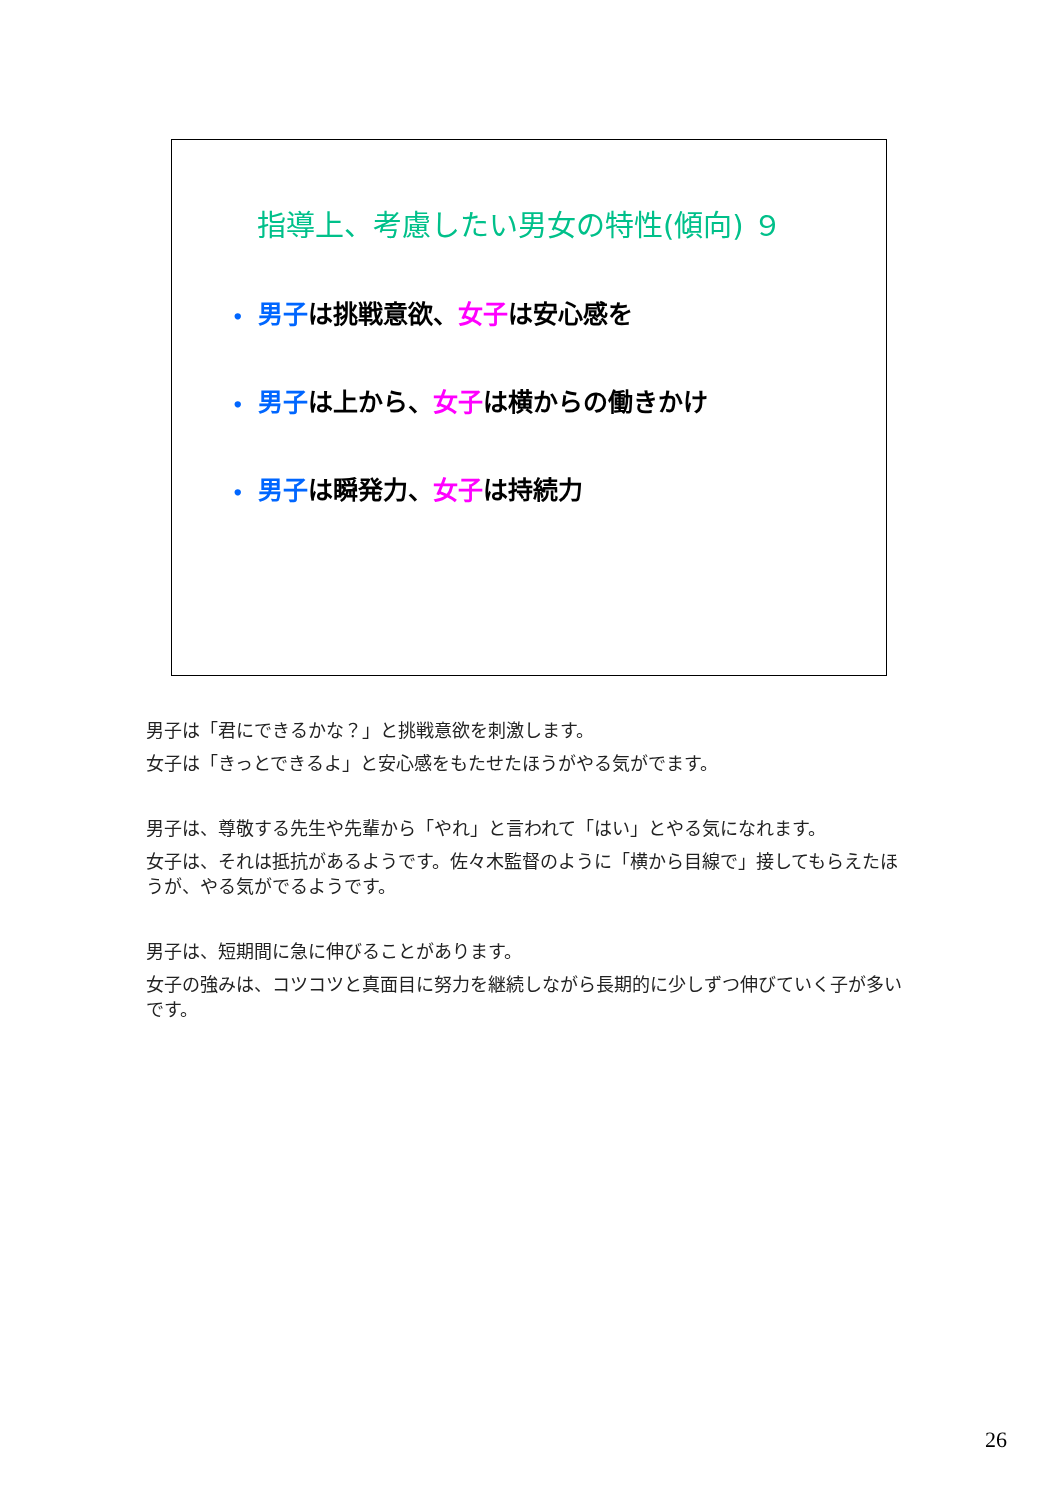指導上、考慮したい男女の特性(傾向) ９
• 男子は挑戦意欲、女子は安心感を
• 男子は上から、女子は横からの働きかけ
• 男子は瞬発力、女子は持続力
男子は「君にできるかな？」と挑戦意欲を刺激します。
女子は「きっとできるよ」と安心感をもたせたほうがやる気がでます。
男子は、尊敬する先生や先輩から「やれ」と言われて「はい」とやる気になれます。
女子は、それは抵抗があるようです。佐々木監督のように「横から目線で」接してもらえたほうが、やる気がでるようです。
男子は、短期間に急に伸びることがあります。
女子の強みは、コツコツと真面目に努力を継続しながら長期的に少しずつ伸びていく子が多いです。
26